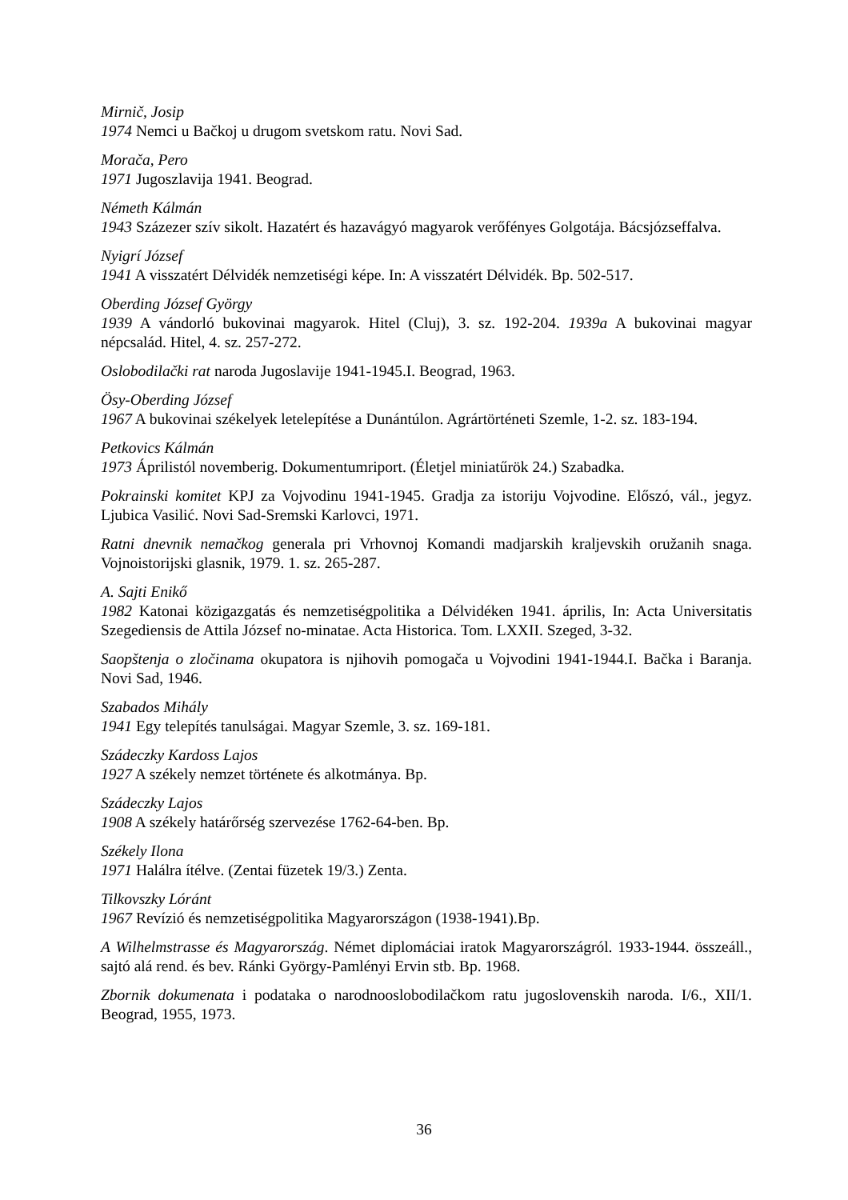Mirnič, Josip
1974 Nemci u Bačkoj u drugom svetskom ratu. Novi Sad.
Morača, Pero
1971 Jugoszlavija 1941. Beograd.
Németh Kálmán
1943 Százezer szív sikolt. Hazatért és hazavágyó magyarok verőfényes Golgotája. Bácsjózseffalva.
Nyigrí József
1941 A visszatért Délvidék nemzetiségi képe. In: A visszatért Délvidék. Bp. 502-517.
Oberding József György
1939 A vándorló bukovinai magyarok. Hitel (Cluj), 3. sz. 192-204. 1939a A bukovinai magyar népcsalád. Hitel, 4. sz. 257-272.
Oslobodilački rat naroda Jugoslavije 1941-1945.I. Beograd, 1963.
Ösy-Oberding József
1967 A bukovinai székelyek letelepítése a Dunántúlon. Agrártörténeti Szemle, 1-2. sz. 183-194.
Petkovics Kálmán
1973 Áprilistól novemberig. Dokumentumriport. (Életjel miniatűrök 24.) Szabadka.
Pokrainski komitet KPJ za Vojvodinu 1941-1945. Gradja za istoriju Vojvodine. Előszó, vál., jegyz. Ljubica Vasilić. Novi Sad-Sremski Karlovci, 1971.
Ratni dnevnik nemačkog generala pri Vrhovnoj Komandi madjarskih kraljevskih oružanih snaga. Vojnoistorijski glasnik, 1979. 1. sz. 265-287.
A. Sajti Enikő
1982 Katonai közigazgatás és nemzetiségpolitika a Délvidéken 1941. április, In: Acta Universitatis Szegediensis de Attila József no-minatae. Acta Historica. Tom. LXXII. Szeged, 3-32.
Saopštenja o zločinama okupatora is njihovih pomogača u Vojvodini 1941-1944.I. Bačka i Baranja. Novi Sad, 1946.
Szabados Mihály
1941 Egy telepítés tanulságai. Magyar Szemle, 3. sz. 169-181.
Szádeczky Kardoss Lajos
1927 A székely nemzet története és alkotmánya. Bp.
Szádeczky Lajos
1908 A székely határőrség szervezése 1762-64-ben. Bp.
Székely Ilona
1971 Halálra ítélve. (Zentai füzetek 19/3.) Zenta.
Tilkovszky Lóránt
1967 Revízió és nemzetiségpolitika Magyarországon (1938-1941).Bp.
A Wilhelmstrasse és Magyarország. Német diplomáciai iratok Magyarországról. 1933-1944. összeáll., sajtó alá rend. és bev. Ránki György-Pamlényi Ervin stb. Bp. 1968.
Zbornik dokumenata i podataka o narodnooslobodilačkom ratu jugoslovenskih naroda. I/6., XII/1. Beograd, 1955, 1973.
36